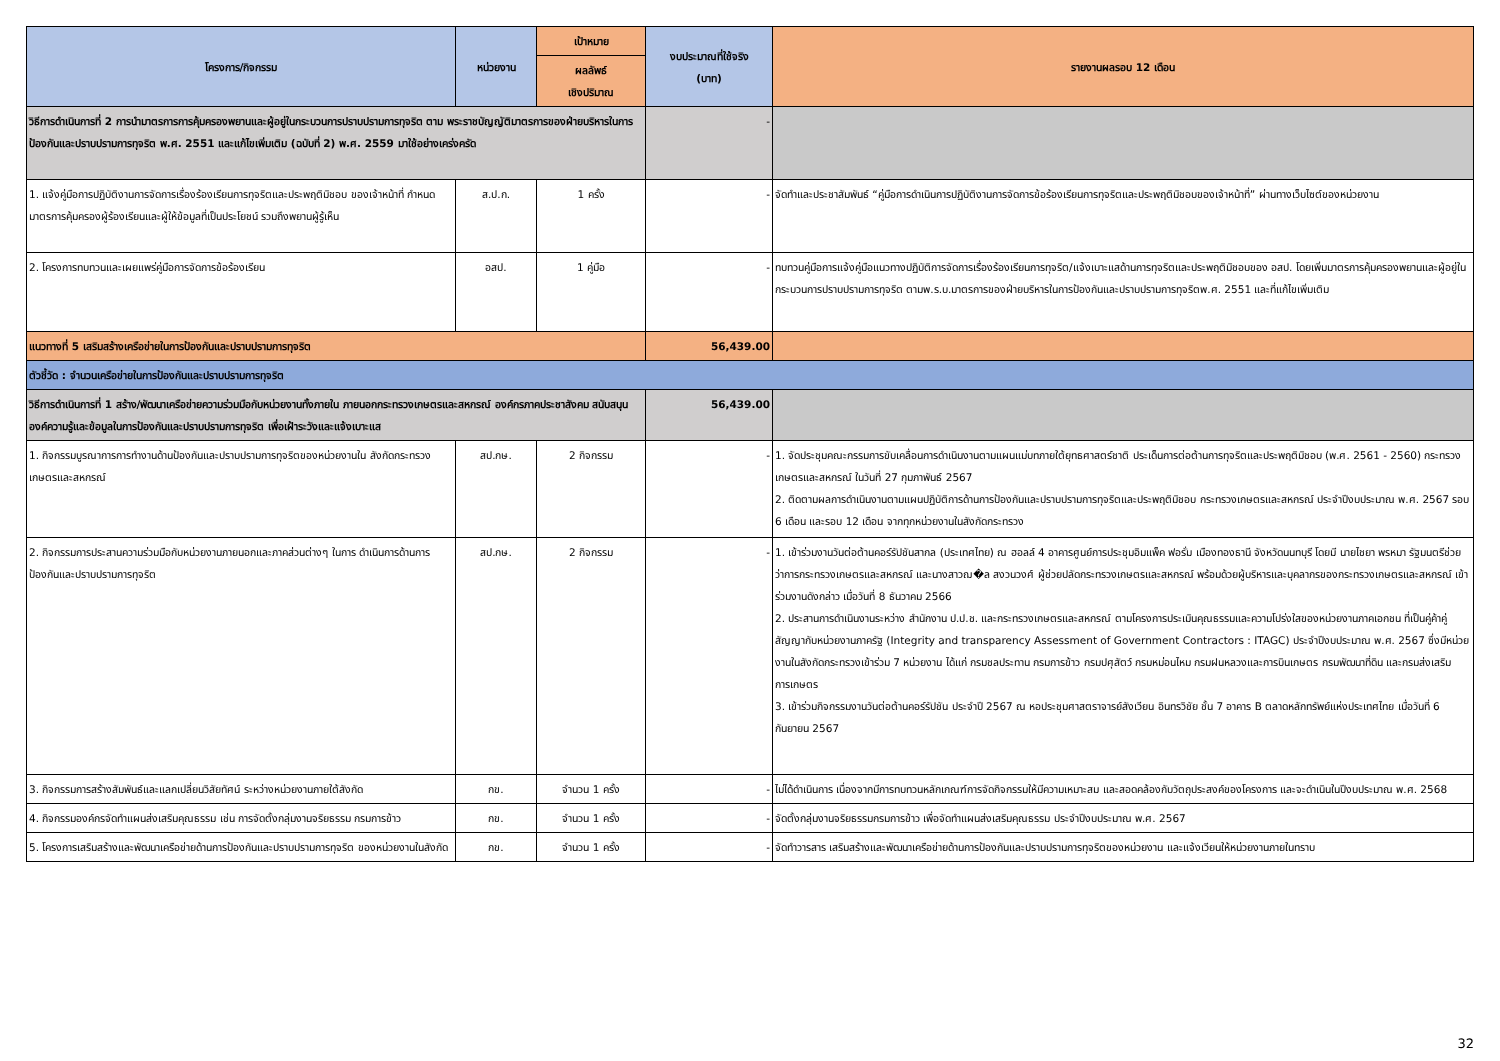| โครงการ/กิจกรรม | หน่วยงาน | เป้าหมาย | งบประมาณที่ใช้จริง (บาท) | รายงานผลรอบ 12 เดือน |
| --- | --- | --- | --- | --- |
| | | ผลลัพธ์ เชิงปริมาณ | | |
| วิธีการดำเนินการที่ 2 การนำมาตรการการคุ้มครองพยานและผู้อยู่ในกระบวนการปราบปรามการทุจริต ตาม พระราชบัญญัติมาตรการของฝ่ายบริหารในการป้องกันและปราบปรามการทุจริต พ.ศ. 2551 และแก้ไขเพิ่มเติม (ฉบับที่ 2) พ.ศ. 2559 มาใช้อย่างเคร่งครัด | | | - | |
| 1. แจ้งคู่มือการปฏิบัติงานการจัดการเรื่องร้องเรียนการทุจริตและประพฤติมิชอบ ของเจ้าหน้าที่ กำหนดมาตรการคุ้มครองผู้ร้องเรียนและผู้ให้ข้อมูลที่เป็นประโยชน์ รวมถึงพยานผู้รู้เห็น | ส.ป.ก. | 1 ครั้ง | - | จัดทำและประชาสัมพันธ์ “คู่มือการดำเนินการปฏิบัติงานการจัดการข้อร้องเรียนการทุจริตและประพฤติมิชอบของเจ้าหน้าที่” ผ่านทางเว็บไซต์ของหน่วยงาน |
| 2. โครงการทบทวนและเผยแพร่คู่มือการจัดการข้อร้องเรียน | อสป. | 1 คู่มือ | - | ทบทวนคู่มือการแจ้งคู่มือแนวทางปฏิบัติการจัดการเรื่องร้องเรียนการทุจริต/แจ้งเบาะแสด้านการทุจริตและประพฤติมิชอบของ อสป. โดยเพิ่มมาตรการคุ้มครองพยานและผู้อยู่ในกระบวนการปราบปรามการทุจริต ตามพ.ร.บ.มาตรการของฝ่ายบริหารในการป้องกันและปราบปรามการทุจริตพ.ศ. 2551 และที่แก้ไขเพิ่มเติม |
| แนวทางที่ 5 เสริมสร้างเครือข่ายในการป้องกันและปราบปรามการทุจริต | | | 56,439.00 | |
| ตัวชี้วัด : จำนวนเครือข่ายในการป้องกันและปราบปรามการทุจริต | | | | |
| วิธีการดำเนินการที่ 1 สร้าง/พัฒนาเครือข่ายความร่วมมือกับหน่วยงานทั้งภายใน ภายนอกกระทรวงเกษตรและสหกรณ์ องค์กรภาคประชาสังคม สนับสนุนองค์ความรู้และข้อมูลในการป้องกันและปราบปรามการทุจริต เพื่อเฝ้าระวังและแจ้งเบาะแส | | | 56,439.00 | |
| 1. กิจกรรมบูรณาการการทำงานด้านป้องกันและปราบปรามการทุจริตของหน่วยงานใน สังกัดกระทรวงเกษตรและสหกรณ์ | สป.กษ. | 2 กิจกรรม | - | 1. จัดประชุมคณะกรรมการขับเคลื่อนการดำเนินงานตามแผนแม่บทภายใต้ยุทธศาสตร์ชาติ ประเด็นการต่อต้านการทุจริตและประพฤติมิชอบ (พ.ศ. 2561 - 2560) กระทรวงเกษตรและสหกรณ์ ในวันที่ 27 กุมภาพันธ์ 2567 2. ติดตามผลการดำเนินงานตามแผนปฏิบัติการด้านการป้องกันและปราบปรามการทุจริตและประพฤติมิชอบ กระทรวงเกษตรและสหกรณ์ ประจำปีงบประมาณ พ.ศ. 2567 รอบ 6 เดือน และรอบ 12 เดือน จากทุกหน่วยงานในสังกัดกระทรวง |
| 2. กิจกรรมการประสานความร่วมมือกับหน่วยงานภายนอกและภาคส่วนต่างๆ ในการ ดำเนินการด้านการป้องกันและปราบปรามการทุจริต | สป.กษ. | 2 กิจกรรม | - | 1. เข้าร่วมงานวันต่อต้านคอร์รัปชันสากล (ประเทศไทย) ณ ฮอลล์ 4 อาคารศูนย์การประชุมอิมแพ็ค ฟอรั่ม เมืองทองธานี จังหวัดนนทบุรี โดยมี นายไชยา พรหมา รัฐมนตรีช่วยว่าการกระทรวงเกษตรและสหกรณ์ และนางสาวฌ�ล สงวนวงศ์ ผู้ช่วยปลัดกระทรวงเกษตรและสหกรณ์ พร้อมด้วยผู้บริหารและบุคลากรของกระทรวงเกษตรและสหกรณ์ เข้าร่วมงานดังกล่าว เมื่อวันที่ 8 ธันวาคม 2566 2. ประสานการดำเนินงานระหว่าง สำนักงาน ป.ป.ช. และกระทรวงเกษตรและสหกรณ์ ตามโครงการประเมินคุณธรรมและความโปร่งใสของหน่วยงานภาคเอกชน ที่เป็นคู่ค้าคู่สัญญากับหน่วยงานภาครัฐ (Integrity and transparency Assessment of Government Contractors : ITAGC) ประจำปีงบประมาณ พ.ศ. 2567 ซึ่งมีหน่วยงานในสังกัดกระทรวงเข้าร่วม 7 หน่วยงาน ได้แก่ กรมชลประทาน กรมการข้าว กรมปศุสัตว์ กรมหม่อนไหม กรมฝนหลวงและการบินเกษตร กรมพัฒนาที่ดิน และกรมส่งเสริมการเกษตร 3. เข้าร่วมกิจกรรมงานวันต่อต้านคอร์รัปชัน ประจำปี 2567 ณ หอประชุมศาสตราจารย์สังเวียน อินทรวิชัย ชั้น 7 อาคาร B ตลาดหลักทรัพย์แห่งประเทศไทย เมื่อวันที่ 6 กันยายน 2567 |
| 3. กิจกรรมการสร้างสัมพันธ์และแลกเปลี่ยนวิสัยทัศน์ ระหว่างหน่วยงานภายใต้สังกัด | กข. | จำนวน 1 ครั้ง | - | ไม่ได้ดำเนินการ เนื่องจากมีการทบทวนหลักเกณฑ์การจัดกิจกรรมให้มีความเหมาะสม และสอดคล้องกับวัตถุประสงค์ของโครงการ และจะดำเนินในปีงบประมาณ พ.ศ. 2568 |
| 4. กิจกรรมองค์กรจัดทำแผนส่งเสริมคุณธรรม เช่น การจัดตั้งกลุ่มงานจริยธรรม กรมการข้าว | กข. | จำนวน 1 ครั้ง | - | จัดตั้งกลุ่มงานจริยธรรมกรมการข้าว เพื่อจัดทำแผนส่งเสริมคุณธรรม ประจำปีงบประมาณ พ.ศ. 2567 |
| 5. โครงการเสริมสร้างและพัฒนาเครือข่ายด้านการป้องกันและปราบปรามการทุจริต ของหน่วยงานในสังกัด | กข. | จำนวน 1 ครั้ง | - | จัดทำวารสาร เสริมสร้างและพัฒนาเครือข่ายด้านการป้องกันและปราบปรามการทุจริตของหน่วยงาน และแจ้งเวียนให้หน่วยงานภายในทราบ |
32